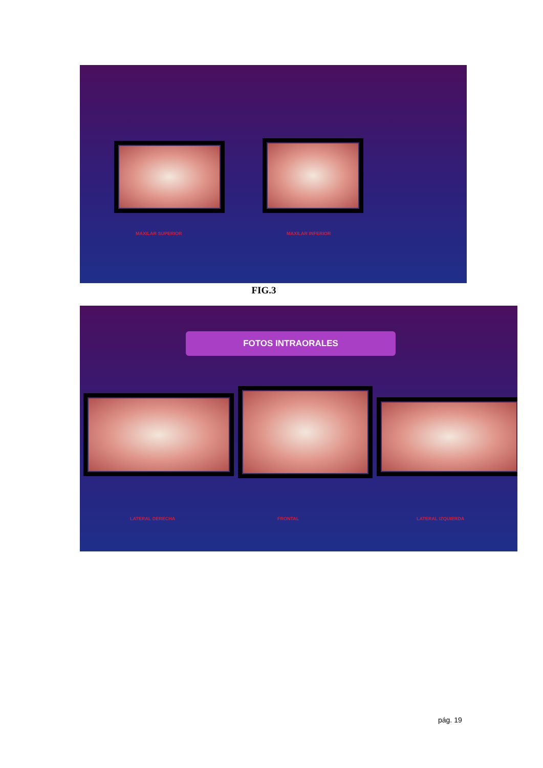MAXILAR SUPERIOR MAXILAR INFERIOR
FIG.3
FOTOS INTRAORALES
LATERAL DERECHA FRONTAL LATERAL IZQUIERDA
pág. 19